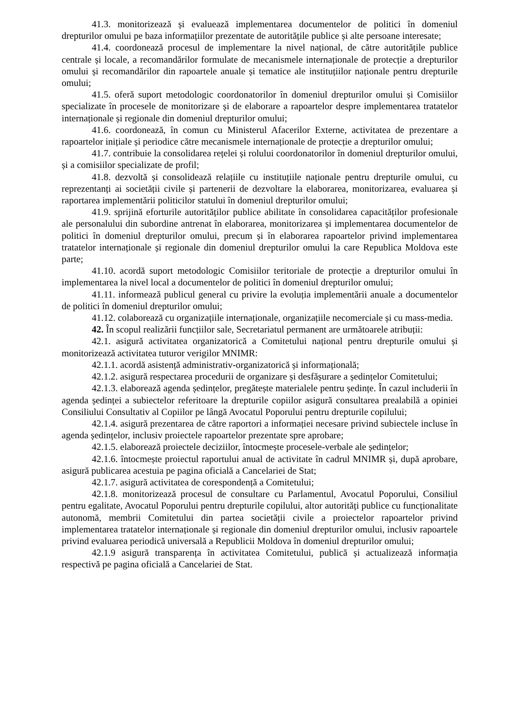41.3. monitorizează și evaluează implementarea documentelor de politici în domeniul drepturilor omului pe baza informațiilor prezentate de autoritățile publice și alte persoane interesate;
41.4. coordonează procesul de implementare la nivel național, de către autoritățile publice centrale și locale, a recomandărilor formulate de mecanismele internaționale de protecție a drepturilor omului și recomandărilor din rapoartele anuale și tematice ale instituțiilor naționale pentru drepturile omului;
41.5. oferă suport metodologic coordonatorilor în domeniul drepturilor omului și Comisiilor specializate în procesele de monitorizare și de elaborare a rapoartelor despre implementarea tratatelor internaționale și regionale din domeniul drepturilor omului;
41.6. coordonează, în comun cu Ministerul Afacerilor Externe, activitatea de prezentare a rapoartelor inițiale și periodice către mecanismele internaționale de protecție a drepturilor omului;
41.7. contribuie la consolidarea rețelei și rolului coordonatorilor în domeniul drepturilor omului, și a comisiilor specializate de profil;
41.8. dezvoltă și consolidează relațiile cu instituțiile naționale pentru drepturile omului, cu reprezentanți ai societății civile și partenerii de dezvoltare la elaborarea, monitorizarea, evaluarea și raportarea implementării politicilor statului în domeniul drepturilor omului;
41.9. sprijină eforturile autorităților publice abilitate în consolidarea capacităților profesionale ale personalului din subordine antrenat în elaborarea, monitorizarea și implementarea documentelor de politici în domeniul drepturilor omului, precum și în elaborarea rapoartelor privind implementarea tratatelor internaționale și regionale din domeniul drepturilor omului la care Republica Moldova este parte;
41.10. acordă suport metodologic Comisiilor teritoriale de protecție a drepturilor omului în implementarea la nivel local a documentelor de politici în domeniul drepturilor omului;
41.11. informează publicul general cu privire la evoluția implementării anuale a documentelor de politici în domeniul drepturilor omului;
41.12. colaborează cu organizațiile internaționale, organizațiile necomerciale și cu mass-media.
42. În scopul realizării funcțiilor sale, Secretariatul permanent are următoarele atribuții:
42.1. asigură activitatea organizatorică a Comitetului național pentru drepturile omului și monitorizează activitatea tuturor verigilor MNIMR:
42.1.1. acordă asistență administrativ-organizatorică și informațională;
42.1.2. asigură respectarea procedurii de organizare și desfășurare a ședințelor Comitetului;
42.1.3. elaborează agenda ședințelor, pregătește materialele pentru ședințe. În cazul includerii în agenda ședinței a subiectelor referitoare la drepturile copiilor asigură consultarea prealabilă a opiniei Consiliului Consultativ al Copiilor pe lângă Avocatul Poporului pentru drepturile copilului;
42.1.4. asigură prezentarea de către raportori a informației necesare privind subiectele incluse în agenda ședințelor, inclusiv proiectele rapoartelor prezentate spre aprobare;
42.1.5. elaborează proiectele deciziilor, întocmește procesele-verbale ale ședințelor;
42.1.6. întocmește proiectul raportului anual de activitate în cadrul MNIMR și, după aprobare, asigură publicarea acestuia pe pagina oficială a Cancelariei de Stat;
42.1.7. asigură activitatea de corespondență a Comitetului;
42.1.8. monitorizează procesul de consultare cu Parlamentul, Avocatul Poporului, Consiliul pentru egalitate, Avocatul Poporului pentru drepturile copilului, altor autorități publice cu funcționalitate autonomă, membrii Comitetului din partea societății civile a proiectelor rapoartelor privind implementarea tratatelor internaționale și regionale din domeniul drepturilor omului, inclusiv rapoartele privind evaluarea periodică universală a Republicii Moldova în domeniul drepturilor omului;
42.1.9 asigură transparența în activitatea Comitetului, publică și actualizează informația respectivă pe pagina oficială a Cancelariei de Stat.